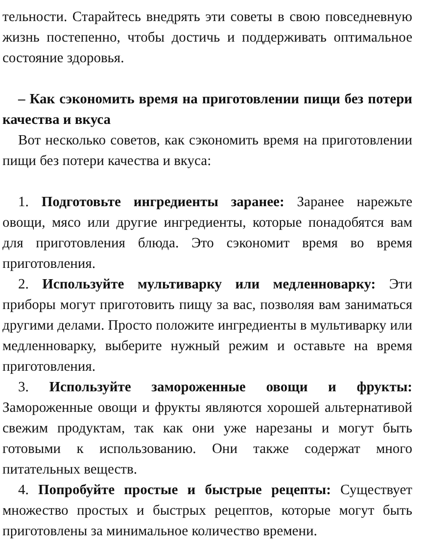тельности. Старайтесь внедрять эти советы в свою повседневную жизнь постепенно, чтобы достичь и поддерживать оптимальное состояние здоровья.
– Как сэкономить время на приготовлении пищи без потери качества и вкуса
Вот несколько советов, как сэкономить время на приготовлении пищи без потери качества и вкуса:
1. Подготовьте ингредиенты заранее: Заранее нарежьте овощи, мясо или другие ингредиенты, которые понадобятся вам для приготовления блюда. Это сэкономит время во время приготовления.
2. Используйте мультиварку или медленноварку: Эти приборы могут приготовить пищу за вас, позволяя вам заниматься другими делами. Просто положите ингредиенты в мультиварку или медленноварку, выберите нужный режим и оставьте на время приготовления.
3. Используйте замороженные овощи и фрукты: Замороженные овощи и фрукты являются хорошей альтернативой свежим продуктам, так как они уже нарезаны и могут быть готовыми к использованию. Они также содержат много питательных веществ.
4. Попробуйте простые и быстрые рецепты: Существует множество простых и быстрых рецептов, которые могут быть приготовлены за минимальное количество времени.